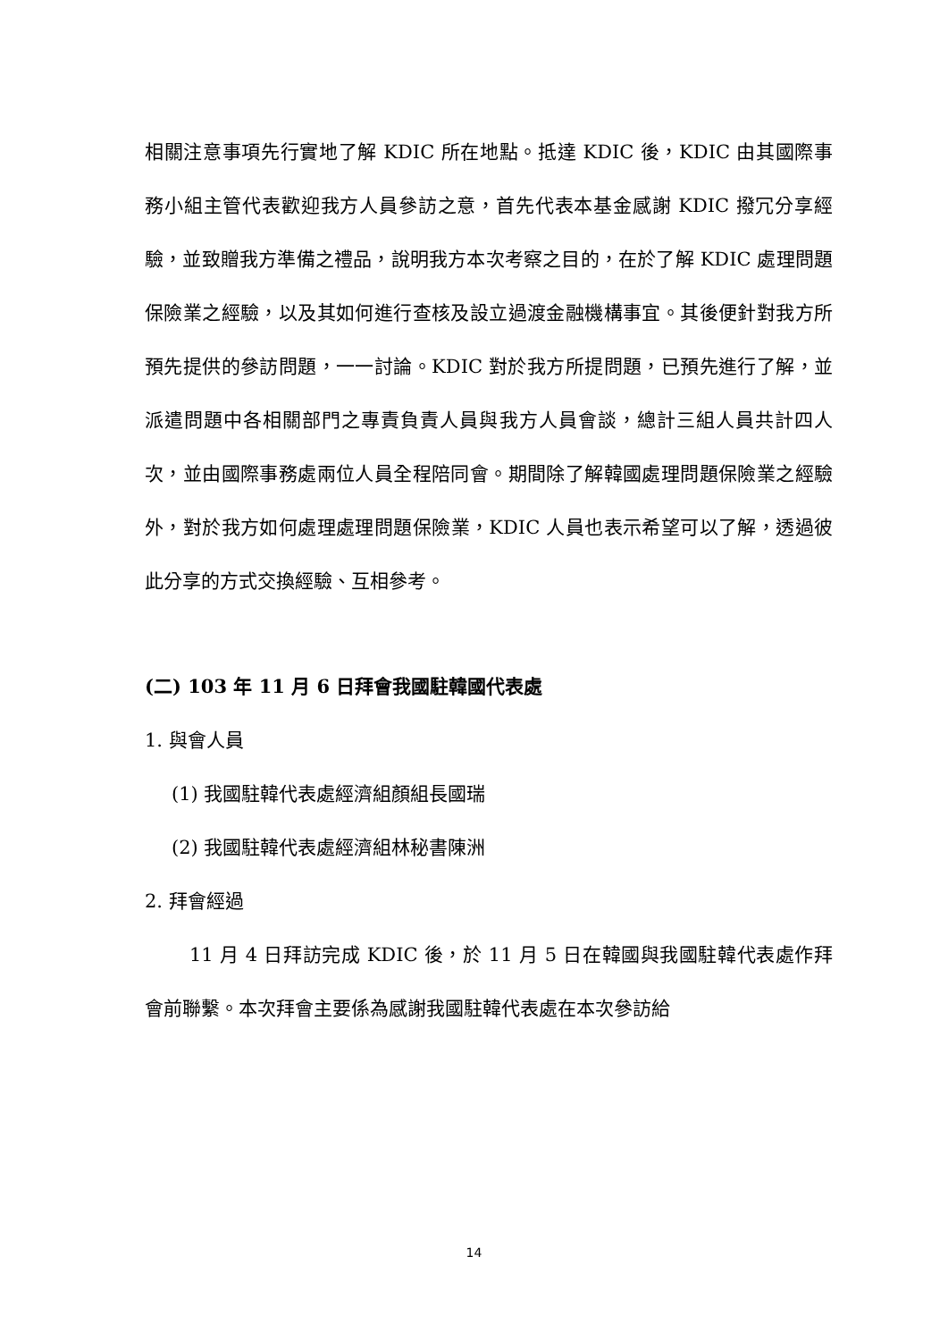相關注意事項先行實地了解 KDIC 所在地點。抵達 KDIC 後，KDIC 由其國際事務小組主管代表歡迎我方人員參訪之意，首先代表本基金感謝 KDIC 撥冗分享經驗，並致贈我方準備之禮品，說明我方本次考察之目的，在於了解 KDIC 處理問題保險業之經驗，以及其如何進行查核及設立過渡金融機構事宜。其後便針對我方所預先提供的參訪問題，一一討論。KDIC 對於我方所提問題，已預先進行了解，並派遣問題中各相關部門之專責負責人員與我方人員會談，總計三組人員共計四人次，並由國際事務處兩位人員全程陪同會。期間除了解韓國處理問題保險業之經驗外，對於我方如何處理處理問題保險業，KDIC 人員也表示希望可以了解，透過彼此分享的方式交換經驗、互相參考。
(二) 103 年 11 月 6 日拜會我國駐韓國代表處
1. 與會人員
(1) 我國駐韓代表處經濟組顏組長國瑞
(2) 我國駐韓代表處經濟組林秘書陳洲
2. 拜會經過
11 月 4 日拜訪完成 KDIC 後，於 11 月 5 日在韓國與我國駐韓代表處作拜會前聯繫。本次拜會主要係為感謝我國駐韓代表處在本次參訪給
14